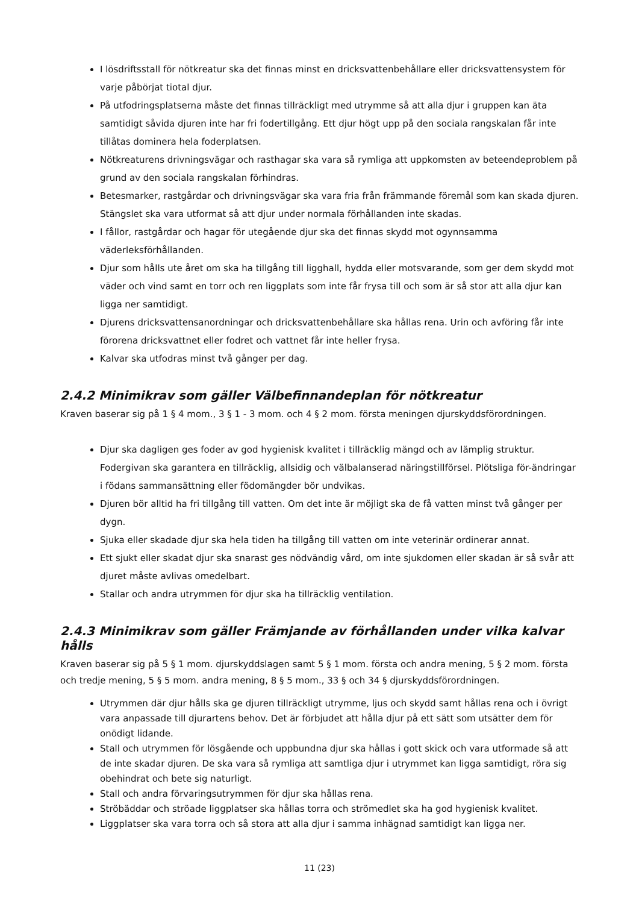I lösdriftsstall för nötkreatur ska det finnas minst en dricksvattenbehållare eller dricksvattensystem för varje påbörjat tiotal djur.
På utfodringsplatserna måste det finnas tillräckligt med utrymme så att alla djur i gruppen kan äta samtidigt såvida djuren inte har fri fodertillgång. Ett djur högt upp på den sociala rangskalan får inte tillåtas dominera hela foderplatsen.
Nötkreaturens drivningsvägar och rasthagar ska vara så rymliga att uppkomsten av beteendeproblem på grund av den sociala rangskalan förhindras.
Betesmarker, rastgårdar och drivningsvägar ska vara fria från främmande föremål som kan skada djuren. Stängslet ska vara utformat så att djur under normala förhållanden inte skadas.
I fållor, rastgårdar och hagar för utegående djur ska det finnas skydd mot ogynnsamma väderleksförhållanden.
Djur som hålls ute året om ska ha tillgång till ligghall, hydda eller motsvarande, som ger dem skydd mot väder och vind samt en torr och ren liggplats som inte får frysa till och som är så stor att alla djur kan ligga ner samtidigt.
Djurens dricksvattensanordningar och dricksvattenbehållare ska hållas rena. Urin och avföring får inte förorena dricksvattnet eller fodret och vattnet får inte heller frysa.
Kalvar ska utfodras minst två gånger per dag.
2.4.2 Minimikrav som gäller Välbefinnandeplan för nötkreatur
Kraven baserar sig på 1 § 4 mom., 3 § 1 - 3 mom. och 4 § 2 mom. första meningen djurskyddsförordningen.
Djur ska dagligen ges foder av god hygienisk kvalitet i tillräcklig mängd och av lämplig struktur. Fodergivan ska garantera en tillräcklig, allsidig och välbalanserad näringstillförsel. Plötsliga för-ändringar i födans sammansättning eller födomängder bör undvikas.
Djuren bör alltid ha fri tillgång till vatten. Om det inte är möjligt ska de få vatten minst två gånger per dygn.
Sjuka eller skadade djur ska hela tiden ha tillgång till vatten om inte veterinär ordinerar annat.
Ett sjukt eller skadat djur ska snarast ges nödvändig vård, om inte sjukdomen eller skadan är så svår att djuret måste avlivas omedelbart.
Stallar och andra utrymmen för djur ska ha tillräcklig ventilation.
2.4.3 Minimikrav som gäller Främjande av förhållanden under vilka kalvar hålls
Kraven baserar sig på 5 § 1 mom. djurskyddslagen samt 5 § 1 mom. första och andra mening, 5 § 2 mom. första och tredje mening, 5 § 5 mom. andra mening, 8 § 5 mom., 33 § och 34 § djurskyddsförordningen.
Utrymmen där djur hålls ska ge djuren tillräckligt utrymme, ljus och skydd samt hållas rena och i övrigt vara anpassade till djurartens behov. Det är förbjudet att hålla djur på ett sätt som utsätter dem för onödigt lidande.
Stall och utrymmen för lösgående och uppbundna djur ska hållas i gott skick och vara utformade så att de inte skadar djuren. De ska vara så rymliga att samtliga djur i utrymmet kan ligga samtidigt, röra sig obehindrat och bete sig naturligt.
Stall och andra förvaringsutrymmen för djur ska hållas rena.
Ströbäddar och ströade liggplatser ska hållas torra och strömedlet ska ha god hygienisk kvalitet.
Liggplatser ska vara torra och så stora att alla djur i samma inhägnad samtidigt kan ligga ner.
11 (23)